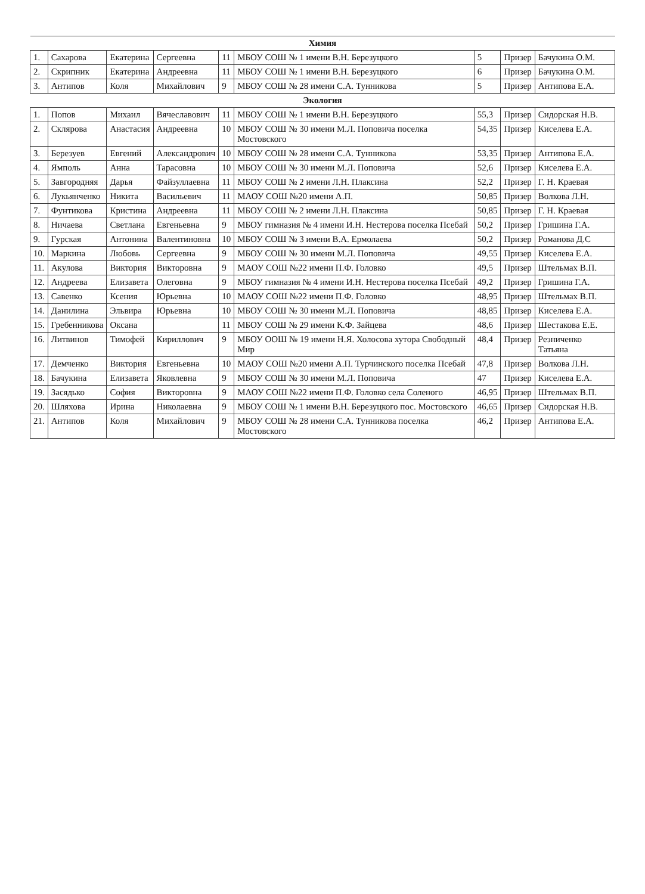| Химия | | | | | | | | |
| 1. | Сахарова | Екатерина | Сергеевна | 11 | МБОУ СОШ № 1 имени В.Н. Березуцкого | 5 | Призер | Бачукина О.М. |
| 2. | Скрипник | Екатерина | Андреевна | 11 | МБОУ СОШ № 1 имени В.Н. Березуцкого | 6 | Призер | Бачукина О.М. |
| 3. | Антипов | Коля | Михайлович | 9 | МБОУ СОШ № 28 имени С.А. Тунникова | 5 | Призер | Антипова Е.А. |
| Экология | | | | | | | | |
| 1. | Попов | Михаил | Вячеславович | 11 | МБОУ СОШ № 1 имени В.Н. Березуцкого | 55,3 | Призер | Сидорская Н.В. |
| 2. | Склярова | Анастасия | Андреевна | 10 | МБОУ СОШ № 30 имени М.Л. Поповича поселка Мостовского | 54,35 | Призер | Киселева Е.А. |
| 3. | Березуев | Евгений | Александрович | 10 | МБОУ СОШ № 28 имени С.А. Тунникова | 53,35 | Призер | Антипова Е.А. |
| 4. | Ямполь | Анна | Тарасовна | 10 | МБОУ СОШ № 30 имени М.Л. Поповича | 52,6 | Призер | Киселева Е.А. |
| 5. | Завгородняя | Дарья | Файзуллаевна | 11 | МБОУ СОШ № 2 имени Л.Н. Плаксина | 52,2 | Призер | Г. Н. Краевая |
| 6. | Лукьянченко | Никита | Васильевич | 11 | МАОУ СОШ №20 имени А.П. | 50,85 | Призер | Волкова Л.Н. |
| 7. | Фунтикова | Кристина | Андреевна | 11 | МБОУ СОШ № 2 имени Л.Н. Плаксина | 50,85 | Призер | Г. Н. Краевая |
| 8. | Ничаева | Светлана | Евгеньевна | 9 | МБОУ гимназия № 4 имени И.Н. Нестерова поселка Псебай | 50,2 | Призер | Гришина Г.А. |
| 9. | Гурская | Антонина | Валентиновна | 10 | МБОУ СОШ № 3 имени В.А. Ермолаева | 50,2 | Призер | Романова Д.С |
| 10. | Маркина | Любовь | Сергеевна | 9 | МБОУ СОШ № 30 имени М.Л. Поповича | 49,55 | Призер | Киселева Е.А. |
| 11. | Акулова | Виктория | Викторовна | 9 | МАОУ СОШ №22 имени П.Ф. Головко | 49,5 | Призер | Штельмах В.П. |
| 12. | Андреева | Елизавета | Олеговна | 9 | МБОУ гимназия № 4 имени И.Н. Нестерова поселка Псебай | 49,2 | Призер | Гришина Г.А. |
| 13. | Савенко | Ксения | Юрьевна | 10 | МАОУ СОШ №22 имени П.Ф. Головко | 48,95 | Призер | Штельмах В.П. |
| 14. | Данилина | Эльвира | Юрьевна | 10 | МБОУ СОШ № 30 имени М.Л. Поповича | 48,85 | Призер | Киселева Е.А. |
| 15. | Гребенникова | Оксана | | 11 | МБОУ СОШ № 29 имени К.Ф. Зайцева | 48,6 | Призер | Шестакова Е.Е. |
| 16. | Литвинов | Тимофей | Кириллович | 9 | МБОУ ООШ № 19 имени Н.Я. Холосова хутора Свободный Мир | 48,4 | Призер | Резниченко Татьяна |
| 17. | Демченко | Виктория | Евгеньевна | 10 | МАОУ СОШ №20 имени А.П. Турчинского поселка Псебай | 47,8 | Призер | Волкова Л.Н. |
| 18. | Бачукина | Елизавета | Яковлевна | 9 | МБОУ СОШ № 30 имени М.Л. Поповича | 47 | Призер | Киселева Е.А. |
| 19. | Засядько | София | Викторовна | 9 | МАОУ СОШ №22 имени П.Ф. Головко села Соленого | 46,95 | Призер | Штельмах В.П. |
| 20. | Шляхова | Ирина | Николаевна | 9 | МБОУ СОШ № 1 имени В.Н. Березуцкого пос. Мостовского | 46,65 | Призер | Сидорская Н.В. |
| 21. | Антипов | Коля | Михайлович | 9 | МБОУ СОШ № 28 имени С.А. Тунникова поселка Мостовского | 46,2 | Призер | Антипова Е.А. |